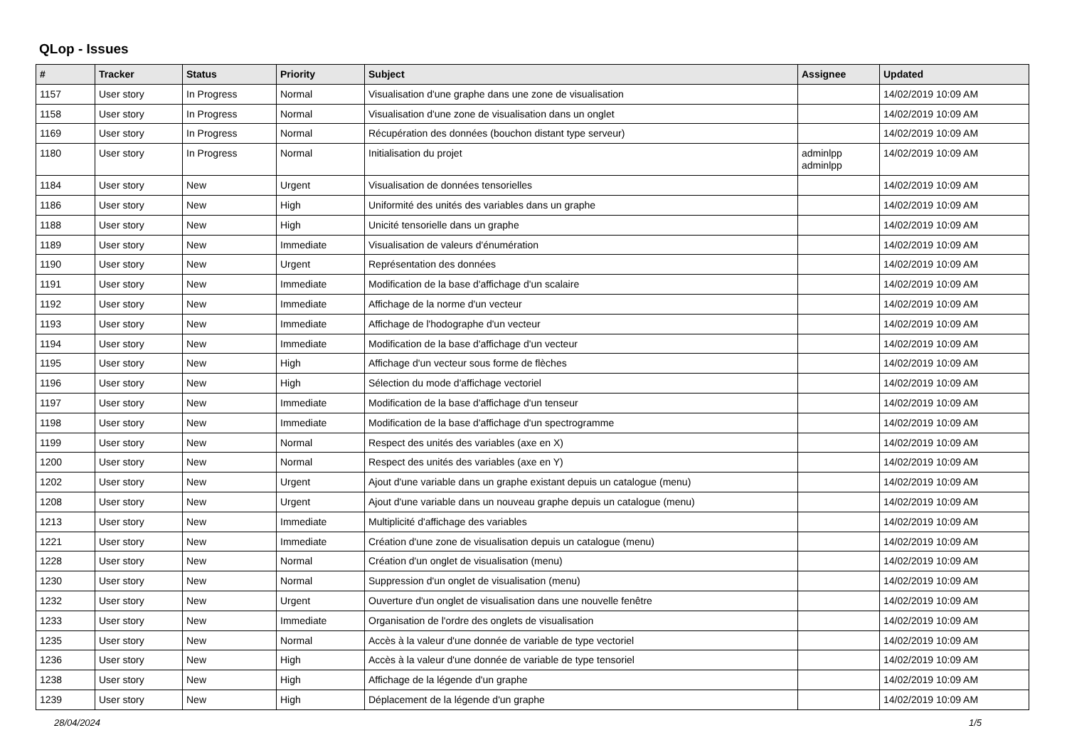QLop - Issues
| # | Tracker | Status | Priority | Subject | Assignee | Updated |
| --- | --- | --- | --- | --- | --- | --- |
| 1157 | User story | In Progress | Normal | Visualisation d'une graphe dans une zone de visualisation | | 14/02/2019 10:09 AM |
| 1158 | User story | In Progress | Normal | Visualisation d'une zone de visualisation dans un onglet | | 14/02/2019 10:09 AM |
| 1169 | User story | In Progress | Normal | Récupération des données (bouchon distant type serveur) | | 14/02/2019 10:09 AM |
| 1180 | User story | In Progress | Normal | Initialisation du projet | adminlpp adminlpp | 14/02/2019 10:09 AM |
| 1184 | User story | New | Urgent | Visualisation de données tensorielles | | 14/02/2019 10:09 AM |
| 1186 | User story | New | High | Uniformité des unités des variables dans un graphe | | 14/02/2019 10:09 AM |
| 1188 | User story | New | High | Unicité tensorielle dans un graphe | | 14/02/2019 10:09 AM |
| 1189 | User story | New | Immediate | Visualisation de valeurs d'énumération | | 14/02/2019 10:09 AM |
| 1190 | User story | New | Urgent | Représentation des données | | 14/02/2019 10:09 AM |
| 1191 | User story | New | Immediate | Modification de la base d'affichage d'un scalaire | | 14/02/2019 10:09 AM |
| 1192 | User story | New | Immediate | Affichage de la norme d'un vecteur | | 14/02/2019 10:09 AM |
| 1193 | User story | New | Immediate | Affichage de l'hodographe d'un vecteur | | 14/02/2019 10:09 AM |
| 1194 | User story | New | Immediate | Modification de la base d'affichage d'un vecteur | | 14/02/2019 10:09 AM |
| 1195 | User story | New | High | Affichage d'un vecteur sous forme de flèches | | 14/02/2019 10:09 AM |
| 1196 | User story | New | High | Sélection du mode d'affichage vectoriel | | 14/02/2019 10:09 AM |
| 1197 | User story | New | Immediate | Modification de la base d'affichage d'un tenseur | | 14/02/2019 10:09 AM |
| 1198 | User story | New | Immediate | Modification de la base d'affichage d'un spectrogramme | | 14/02/2019 10:09 AM |
| 1199 | User story | New | Normal | Respect des unités des variables (axe en X) | | 14/02/2019 10:09 AM |
| 1200 | User story | New | Normal | Respect des unités des variables (axe en Y) | | 14/02/2019 10:09 AM |
| 1202 | User story | New | Urgent | Ajout d'une variable dans un graphe existant depuis un catalogue (menu) | | 14/02/2019 10:09 AM |
| 1208 | User story | New | Urgent | Ajout d'une variable dans un nouveau graphe depuis un catalogue (menu) | | 14/02/2019 10:09 AM |
| 1213 | User story | New | Immediate | Multiplicité d'affichage des variables | | 14/02/2019 10:09 AM |
| 1221 | User story | New | Immediate | Création d'une zone de visualisation depuis un catalogue (menu) | | 14/02/2019 10:09 AM |
| 1228 | User story | New | Normal | Création d'un onglet de visualisation (menu) | | 14/02/2019 10:09 AM |
| 1230 | User story | New | Normal | Suppression d'un onglet de visualisation (menu) | | 14/02/2019 10:09 AM |
| 1232 | User story | New | Urgent | Ouverture d'un onglet de visualisation dans une nouvelle fenêtre | | 14/02/2019 10:09 AM |
| 1233 | User story | New | Immediate | Organisation de l'ordre des onglets de visualisation | | 14/02/2019 10:09 AM |
| 1235 | User story | New | Normal | Accès à la valeur d'une donnée de variable de type vectoriel | | 14/02/2019 10:09 AM |
| 1236 | User story | New | High | Accès à la valeur d'une donnée de variable de type tensoriel | | 14/02/2019 10:09 AM |
| 1238 | User story | New | High | Affichage de la légende d'un graphe | | 14/02/2019 10:09 AM |
| 1239 | User story | New | High | Déplacement de la légende d'un graphe | | 14/02/2019 10:09 AM |
28/04/2024 1/5